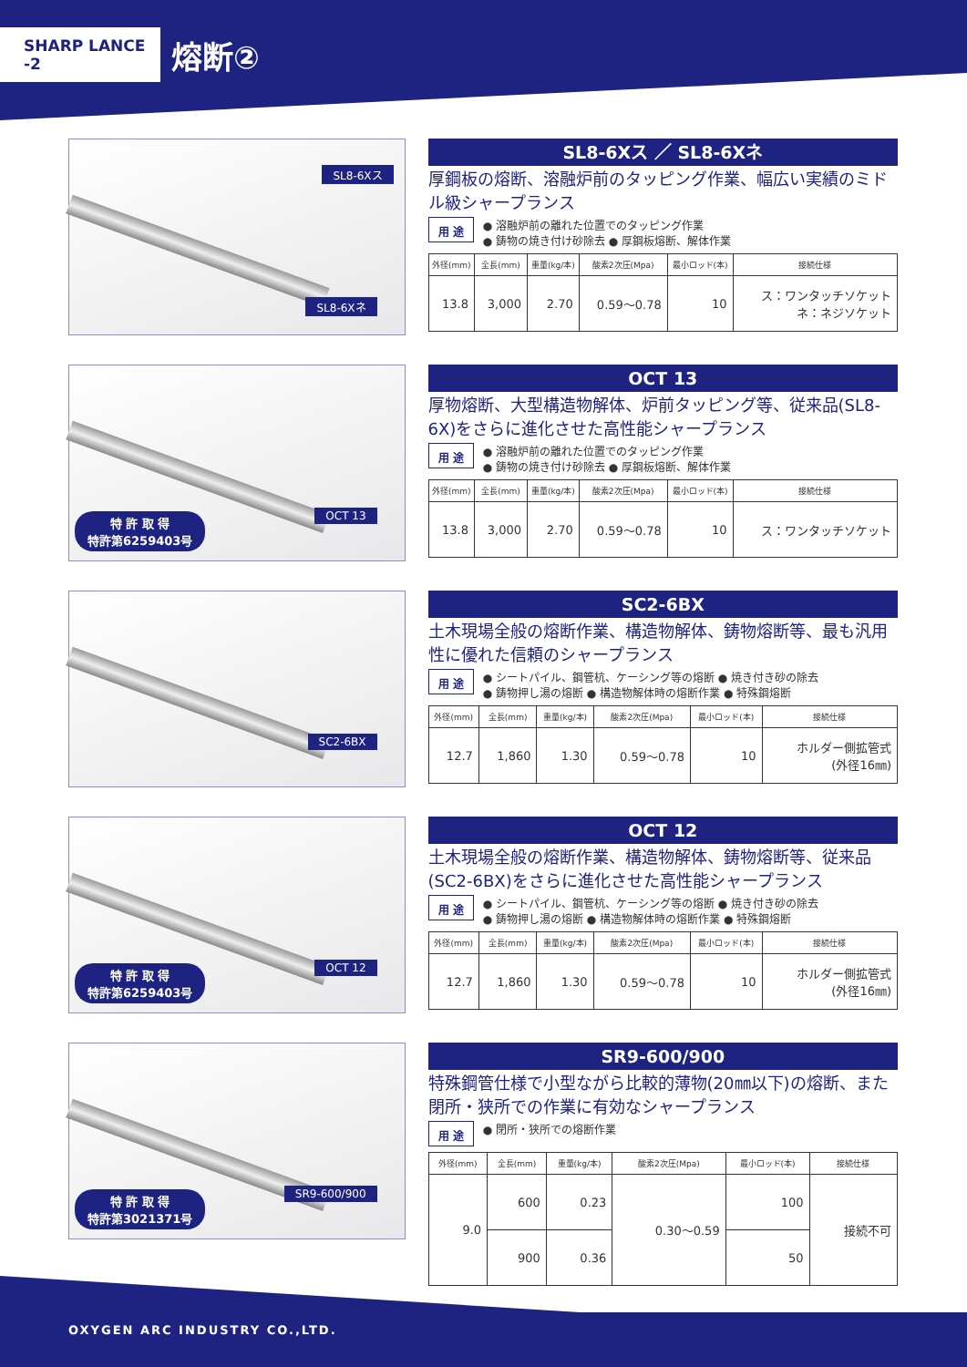SHARP LANCE -2
熔断②
SL8-6Xス
SL8-6Xネ
SL8-6Xス ／ SL8-6Xネ
厚鋼板の熔断、溶融炉前のタッピング作業、幅広い実績のミドル級シャープランス
用 途
● 溶融炉前の離れた位置でのタッピング作業
● 鋳物の焼き付け砂除去 ● 厚鋼板熔断、解体作業
| 外径(mm) | 全長(mm) | 重量(kg/本) | 酸素2次圧(Mpa) | 最小ロッド(本) | 接続仕様 |
| --- | --- | --- | --- | --- | --- |
| 13.8 | 3,000 | 2.70 | 0.59〜0.78 | 10 | ス：ワンタッチソケット ネ：ネジソケット |
OCT 13
特 許 取 得
特許第6259403号
OCT 13
厚物熔断、大型構造物解体、炉前タッピング等、従来品(SL8-6X)をさらに進化させた高性能シャープランス
用 途
● 溶融炉前の離れた位置でのタッピング作業
● 鋳物の焼き付け砂除去 ● 厚鋼板熔断、解体作業
| 外径(mm) | 全長(mm) | 重量(kg/本) | 酸素2次圧(Mpa) | 最小ロッド(本) | 接続仕様 |
| --- | --- | --- | --- | --- | --- |
| 13.8 | 3,000 | 2.70 | 0.59〜0.78 | 10 | ス：ワンタッチソケット |
SC2-6BX
SC2-6BX
土木現場全般の熔断作業、構造物解体、鋳物熔断等、最も汎用性に優れた信頼のシャープランス
用 途
● シートパイル、鋼管杭、ケーシング等の熔断 ● 焼き付き砂の除去
● 鋳物押し湯の熔断 ● 構造物解体時の熔断作業 ● 特殊鋼熔断
| 外径(mm) | 全長(mm) | 重量(kg/本) | 酸素2次圧(Mpa) | 最小ロッド(本) | 接続仕様 |
| --- | --- | --- | --- | --- | --- |
| 12.7 | 1,860 | 1.30 | 0.59〜0.78 | 10 | ホルダー側拡管式 (外径16㎜) |
OCT 12
特 許 取 得
特許第6259403号
OCT 12
土木現場全般の熔断作業、構造物解体、鋳物熔断等、従来品(SC2-6BX)をさらに進化させた高性能シャープランス
用 途
● シートパイル、鋼管杭、ケーシング等の熔断 ● 焼き付き砂の除去
● 鋳物押し湯の熔断 ● 構造物解体時の熔断作業 ● 特殊鋼熔断
| 外径(mm) | 全長(mm) | 重量(kg/本) | 酸素2次圧(Mpa) | 最小ロッド(本) | 接続仕様 |
| --- | --- | --- | --- | --- | --- |
| 12.7 | 1,860 | 1.30 | 0.59〜0.78 | 10 | ホルダー側拡管式 (外径16㎜) |
SR9-600/900
特 許 取 得
特許第3021371号
SR9-600/900
特殊鋼管仕様で小型ながら比較的薄物(20㎜以下)の熔断、また閉所・狭所での作業に有効なシャープランス
用 途
● 閉所・狭所での熔断作業
| 外径(mm) | 全長(mm) | 重量(kg/本) | 酸素2次圧(Mpa) | 最小ロッド(本) | 接続仕様 |
| --- | --- | --- | --- | --- | --- |
| 9.0 | 600 | 0.23 | 0.30〜0.59 | 100 | 接続不可 |
| | 900 | 0.36 | | 50 | |
OXYGEN ARC INDUSTRY CO.,LTD.